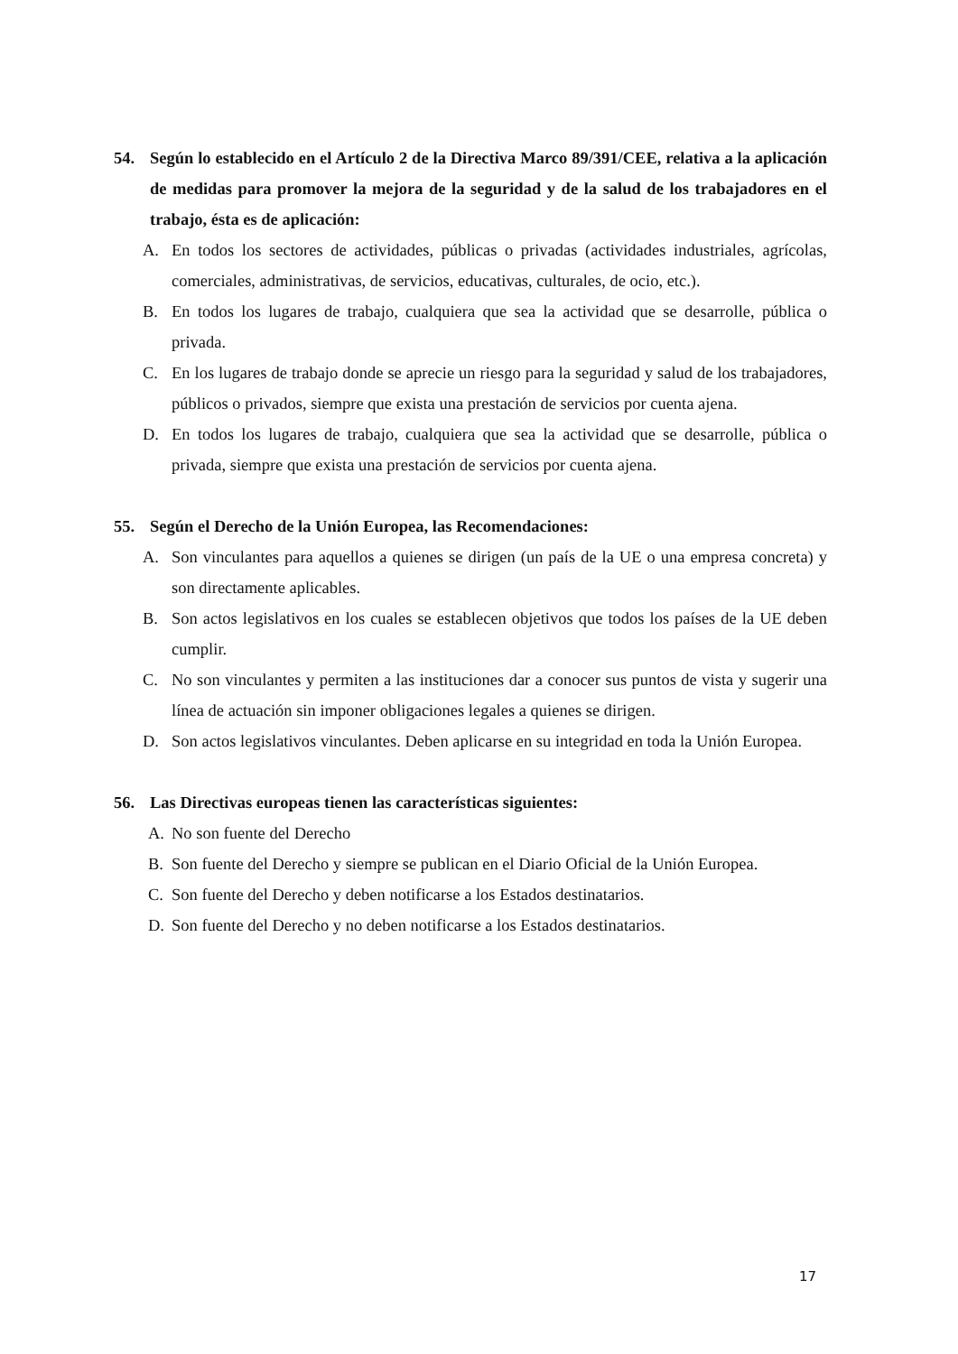54. Según lo establecido en el Artículo 2 de la Directiva Marco 89/391/CEE, relativa a la aplicación de medidas para promover la mejora de la seguridad y de la salud de los trabajadores en el trabajo, ésta es de aplicación:
A. En todos los sectores de actividades, públicas o privadas (actividades industriales, agrícolas, comerciales, administrativas, de servicios, educativas, culturales, de ocio, etc.).
B. En todos los lugares de trabajo, cualquiera que sea la actividad que se desarrolle, pública o privada.
C. En los lugares de trabajo donde se aprecie un riesgo para la seguridad y salud de los trabajadores, públicos o privados, siempre que exista una prestación de servicios por cuenta ajena.
D. En todos los lugares de trabajo, cualquiera que sea la actividad que se desarrolle, pública o privada, siempre que exista una prestación de servicios por cuenta ajena.
55. Según el Derecho de la Unión Europea, las Recomendaciones:
A. Son vinculantes para aquellos a quienes se dirigen (un país de la UE o una empresa concreta) y son directamente aplicables.
B. Son actos legislativos en los cuales se establecen objetivos que todos los países de la UE deben cumplir.
C. No son vinculantes y permiten a las instituciones dar a conocer sus puntos de vista y sugerir una línea de actuación sin imponer obligaciones legales a quienes se dirigen.
D. Son actos legislativos vinculantes. Deben aplicarse en su integridad en toda la Unión Europea.
56. Las Directivas europeas tienen las características siguientes:
A. No son fuente del Derecho
B. Son fuente del Derecho y siempre se publican en el Diario Oficial de la Unión Europea.
C. Son fuente del Derecho y deben notificarse a los Estados destinatarios.
D. Son fuente del Derecho y no deben notificarse a los Estados destinatarios.
17